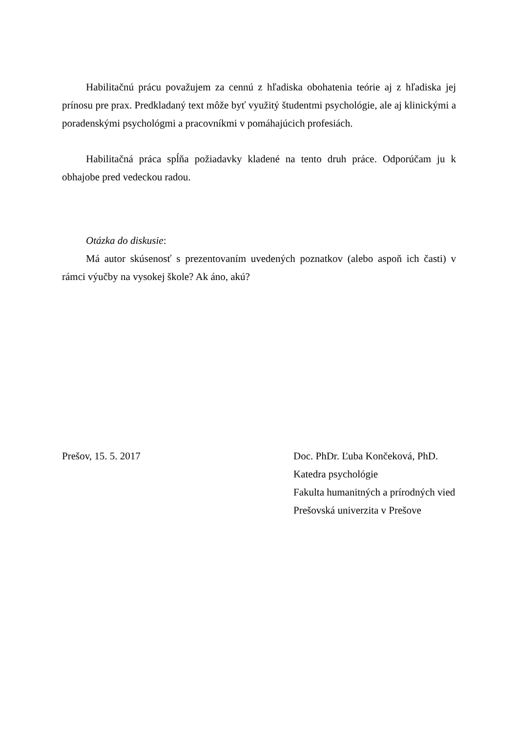Habilitačnú prácu považujem za cennú z hľadiska obohatenia teórie aj z hľadiska jej prínosu pre prax. Predkladaný text môže byť využitý študentmi psychológie, ale aj klinickými a poradenskými psychológmi a pracovníkmi v pomáhajúcich profesiách.
Habilitačná práca spĺňa požiadavky kladené na tento druh práce. Odporúčam ju k obhajobe pred vedeckou radou.
Otázka do diskusie:
Má autor skúsenosť s prezentovaním uvedených poznatkov (alebo aspoň ich časti) v rámci výučby na vysokej škole? Ak áno, akú?
Prešov, 15. 5. 2017 Doc. PhDr. Ľuba Končeková, PhD.
Katedra psychológie
Fakulta humanitných a prírodných vied
Prešovská univerzita v Prešove